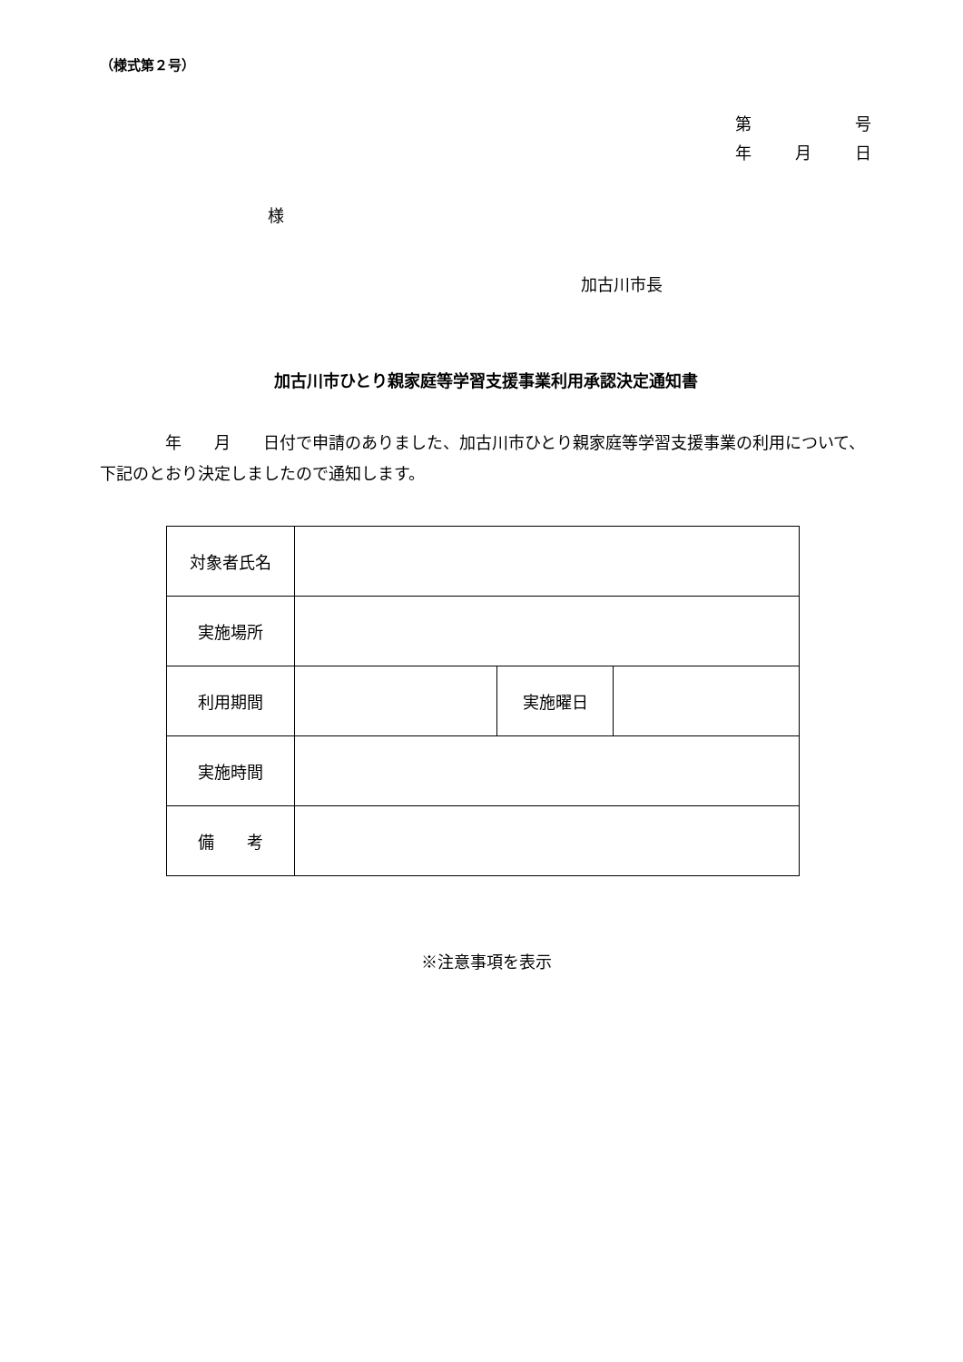（様式第２号）
第 号
年 月 日
様
加古川市長
加古川市ひとり親家庭等学習支援事業利用承認決定通知書
　　　　年　　月　　日付で申請のありました、加古川市ひとり親家庭等学習支援事業の利用について、下記のとおり決定しましたので通知します。
| 対象者氏名 | | | |
| 実施場所 | | | |
| 利用期間 | | 実施曜日 | |
| 実施時間 | | | |
| 備 考 | | | |
※注意事項を表示